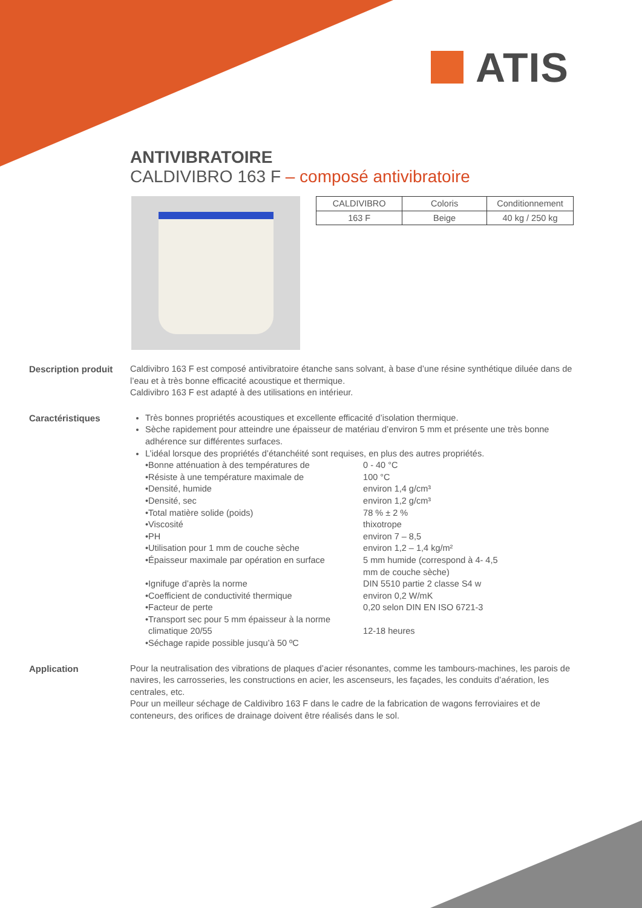ATIS
ANTIVIBRATOIRE
CALDIVIBRO 163 F – composé antivibratoire
| CALDIVIBRO | Coloris | Conditionnement |
| 163 F | Beige | 40 kg / 250 kg |
Description produit
Caldivibro 163 F est composé antivibratoire étanche sans solvant, à base d’une résine synthétique diluée dans de l’eau et à très bonne efficacité acoustique et thermique.
Caldivibro 163 F est adapté à des utilisations en intérieur.
Caractéristiques Très bonnes propriétés acoustiques et excellente efficacité d’isolation thermique.
Sèche rapidement pour atteindre une épaisseur de matériau d’environ 5 mm et présente une très bonne adhérence sur différentes surfaces.
L’idéal lorsque des propriétés d’étanchéité sont requises, en plus des autres propriétés.
• Bonne atténuation à des températures de 0 - 40 °C
• Résiste à une température maximale de 100 °C
• Densité, humide environ 1,4 g/cm³
• Densité, sec environ 1,2 g/cm³
• Total matière solide (poids) 78 % ± 2 %
• Viscosité thixotrope
• PH environ 7 – 8,5
• Utilisation pour 1 mm de couche sèche environ 1,2 – 1,4 kg/m²
• Épaisseur maximale par opération en surface 5 mm humide (correspond à 4- 4,5 mm de couche sèche)
• Ignifuge d’après la norme DIN 5510 partie 2 classe S4 w
• Coefficient de conductivité thermique environ 0,2 W/mK
• Facteur de perte 0,20 selon DIN EN ISO 6721-3
• Transport sec pour 5 mm épaisseur à la norme climatique 20/55 12-18 heures
• Séchage rapide possible jusqu’à 50 ºC
Application Pour la neutralisation des vibrations de plaques d’acier résonantes, comme les tambours-machines, les parois de navires, les carrosseries, les constructions en acier, les ascenseurs, les façades, les conduits d’aération, les centrales, etc.
Pour un meilleur séchage de Caldivibro 163 F dans le cadre de la fabrication de wagons ferroviaires et de conteneurs, des orifices de drainage doivent être réalisés dans le sol.